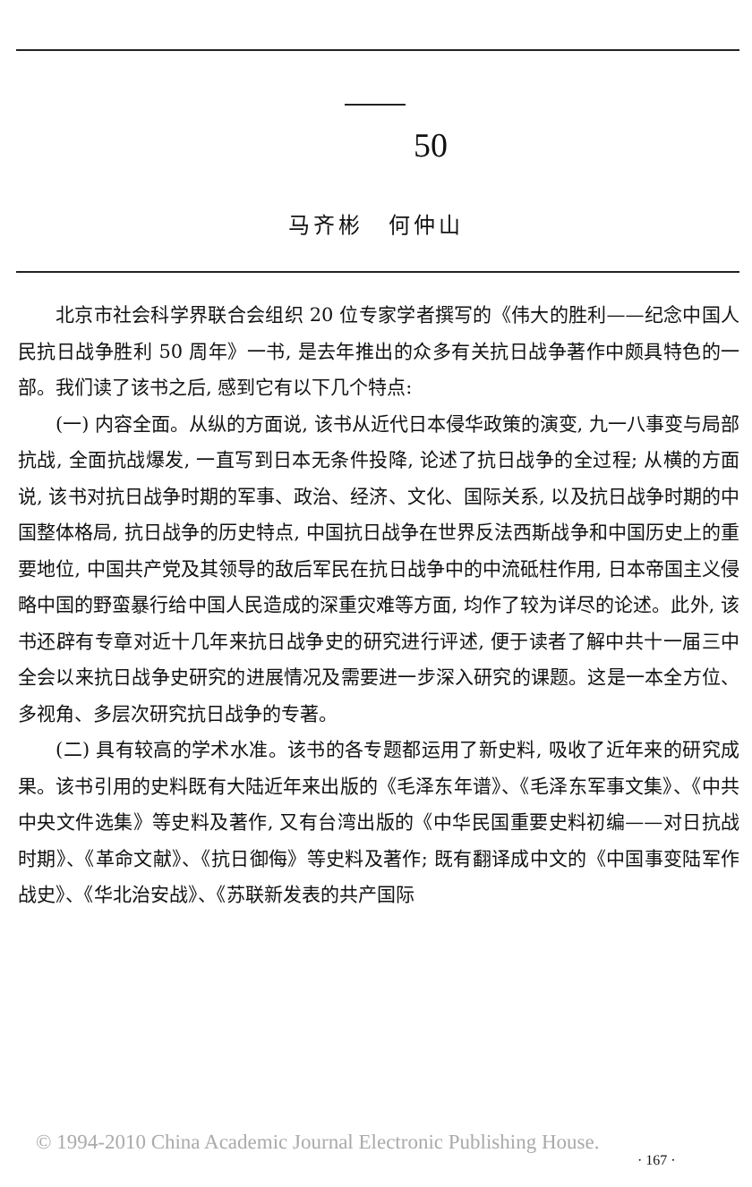50
马齐彬　何仲山
北京市社会科学界联合会组织 20 位专家学者撰写的《伟大的胜利——纪念中国人民抗日战争胜利 50 周年》一书, 是去年推出的众多有关抗日战争著作中颇具特色的一部。我们读了该书之后, 感到它有以下几个特点:
(一) 内容全面。从纵的方面说, 该书从近代日本侵华政策的演变, 九一八事变与局部抗战, 全面抗战爆发, 一直写到日本无条件投降, 论述了抗日战争的全过程; 从横的方面说, 该书对抗日战争时期的军事、政治、经济、文化、国际关系, 以及抗日战争时期的中国整体格局, 抗日战争的历史特点, 中国抗日战争在世界反法西斯战争和中国历史上的重要地位, 中国共产党及其领导的敌后军民在抗日战争中的中流砥柱作用, 日本帝国主义侵略中国的野蛮暴行给中国人民造成的深重灾难等方面, 均作了较为详尽的论述。此外, 该书还辟有专章对近十几年来抗日战争史的研究进行评述, 便于读者了解中共十一届三中全会以来抗日战争史研究的进展情况及需要进一步深入研究的课题。这是一本全方位、多视角、多层次研究抗日战争的专著。
(二) 具有较高的学术水准。该书的各专题都运用了新史料, 吸收了近年来的研究成果。该书引用的史料既有大陆近年来出版的《毛泽东年谱》、《毛泽东军事文集》、《中共中央文件选集》等史料及著作, 又有台湾出版的《中华民国重要史料初编——对日抗战时期》、《革命文献》、《抗日御侮》等史料及著作; 既有翻译成中文的《中国事变陆军作战史》、《华北治安战》、《苏联新发表的共产国际
© 1994-2010 China Academic Journal Electronic Publishing House.
· 167 ·